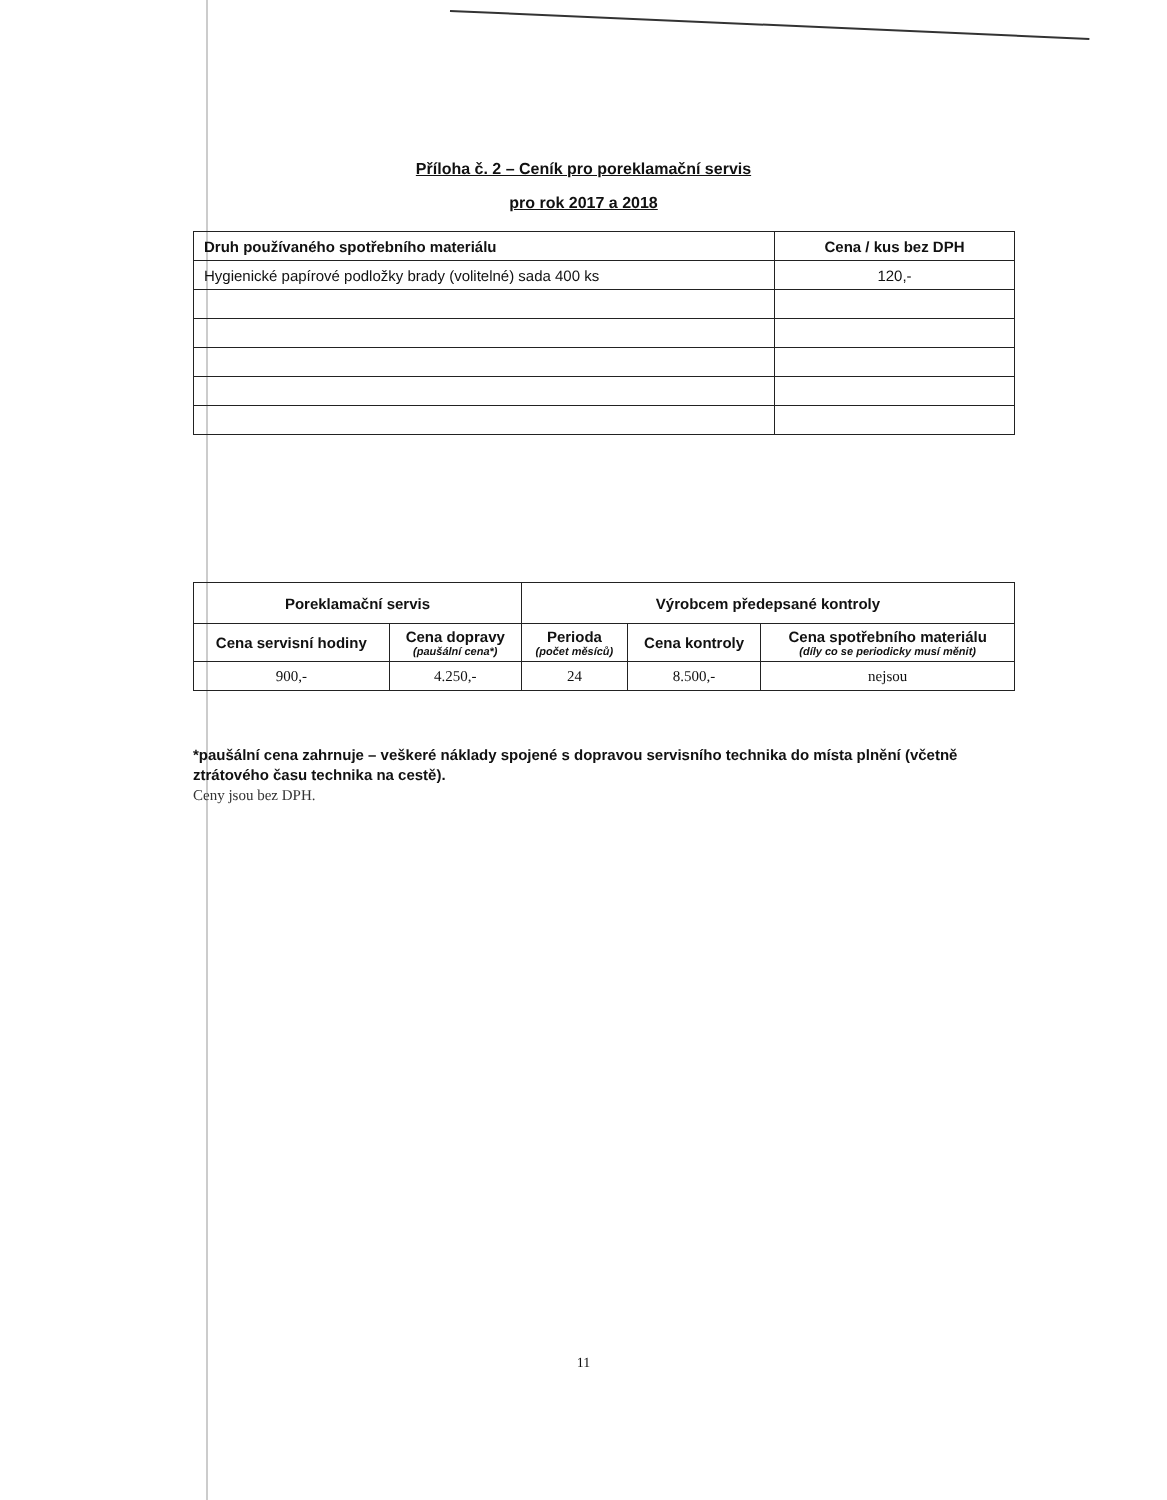Příloha č. 2 – Ceník pro poreklamační servis
pro rok 2017 a 2018
| Druh používaného spotřebního materiálu | Cena / kus bez DPH |
| --- | --- |
| Hygienické papírové podložky brady (volitelné) sada 400 ks | 120,- |
| Poreklamační servis | | Výrobcem předepsané kontroly | | |
| --- | --- | --- | --- | --- |
| Cena servisní hodiny | Cena dopravy (paušální cena*) | Perioda (počet měsíců) | Cena kontroly | Cena spotřebního materiálu (díly co se periodicky musí měnit) |
| 900,- | 4.250,- | 24 | 8.500,- | nejsou |
*paušální cena zahrnuje – veškeré náklady spojené s dopravou servisního technika do místa plnění (včetně ztrátového času technika na cestě).
Ceny jsou bez DPH.
11